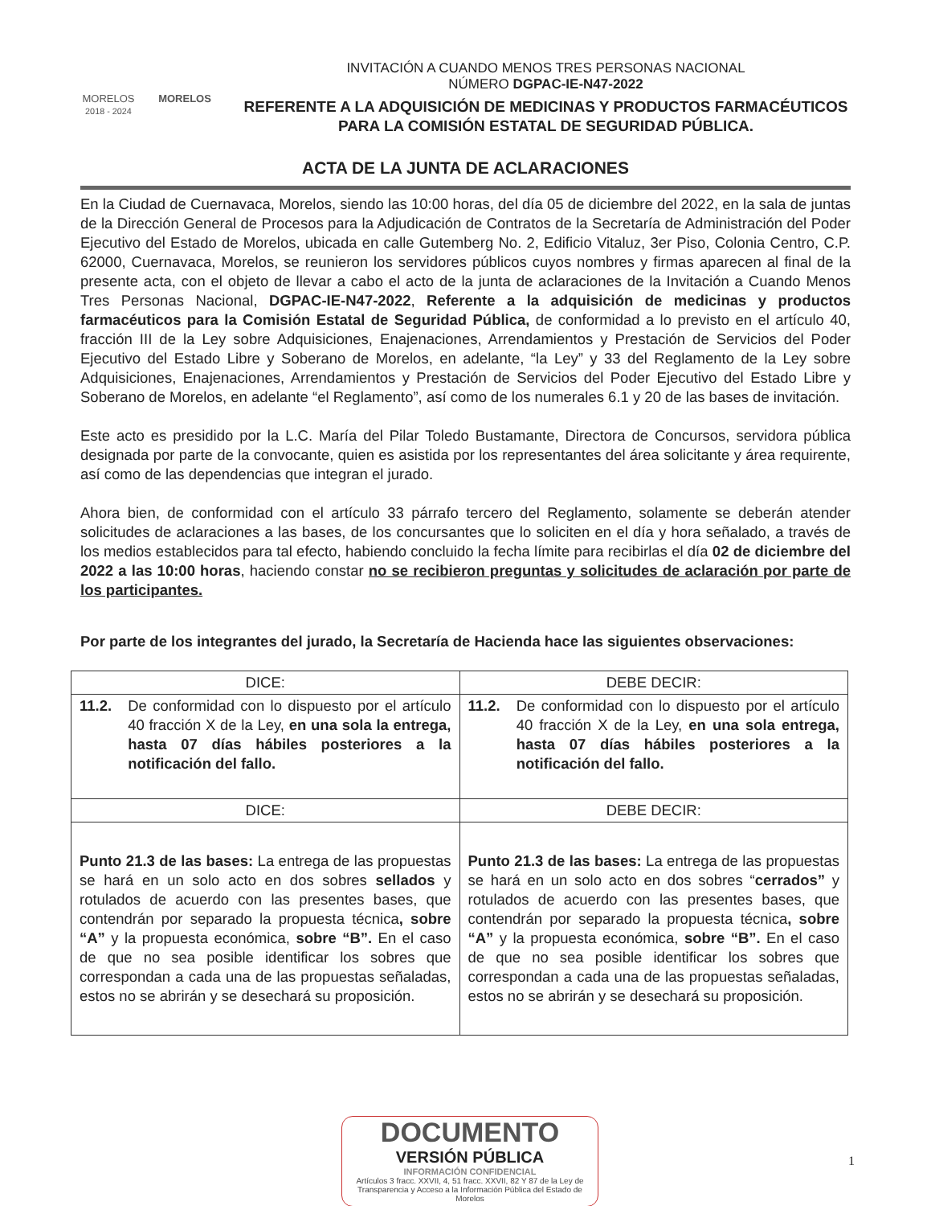MORELOS
2018 - 2024
MORELOS
INVITACIÓN A CUANDO MENOS TRES PERSONAS NACIONAL
NÚMERO DGPAC-IE-N47-2022
REFERENTE A LA ADQUISICIÓN DE MEDICINAS Y PRODUCTOS FARMACÉUTICOS PARA LA COMISIÓN ESTATAL DE SEGURIDAD PÚBLICA.
ACTA DE LA JUNTA DE ACLARACIONES
En la Ciudad de Cuernavaca, Morelos, siendo las 10:00 horas, del día 05 de diciembre del 2022, en la sala de juntas de la Dirección General de Procesos para la Adjudicación de Contratos de la Secretaría de Administración del Poder Ejecutivo del Estado de Morelos, ubicada en calle Gutemberg No. 2, Edificio Vitaluz, 3er Piso, Colonia Centro, C.P. 62000, Cuernavaca, Morelos, se reunieron los servidores públicos cuyos nombres y firmas aparecen al final de la presente acta, con el objeto de llevar a cabo el acto de la junta de aclaraciones de la Invitación a Cuando Menos Tres Personas Nacional, DGPAC-IE-N47-2022, Referente a la adquisición de medicinas y productos farmacéuticos para la Comisión Estatal de Seguridad Pública, de conformidad a lo previsto en el artículo 40, fracción III de la Ley sobre Adquisiciones, Enajenaciones, Arrendamientos y Prestación de Servicios del Poder Ejecutivo del Estado Libre y Soberano de Morelos, en adelante, “la Ley” y 33 del Reglamento de la Ley sobre Adquisiciones, Enajenaciones, Arrendamientos y Prestación de Servicios del Poder Ejecutivo del Estado Libre y Soberano de Morelos, en adelante “el Reglamento”, así como de los numerales 6.1 y 20 de las bases de invitación.
Este acto es presidido por la L.C. María del Pilar Toledo Bustamante, Directora de Concursos, servidora pública designada por parte de la convocante, quien es asistida por los representantes del área solicitante y área requirente, así como de las dependencias que integran el jurado.
Ahora bien, de conformidad con el artículo 33 párrafo tercero del Reglamento, solamente se deberán atender solicitudes de aclaraciones a las bases, de los concursantes que lo soliciten en el día y hora señalado, a través de los medios establecidos para tal efecto, habiendo concluido la fecha límite para recibirlas el día 02 de diciembre del 2022 a las 10:00 horas, haciendo constar no se recibieron preguntas y solicitudes de aclaración por parte de los participantes.
Por parte de los integrantes del jurado, la Secretaría de Hacienda hace las siguientes observaciones:
| DICE: | DEBE DECIR: |
| --- | --- |
| 11.2. De conformidad con lo dispuesto por el artículo 40 fracción X de la Ley, en una sola la entrega, hasta 07 días hábiles posteriores a la notificación del fallo. | 11.2. De conformidad con lo dispuesto por el artículo 40 fracción X de la Ley, en una sola entrega, hasta 07 días hábiles posteriores a la notificación del fallo. |
| DICE: | DEBE DECIR: |
| Punto 21.3 de las bases: La entrega de las propuestas se hará en un solo acto en dos sobres sellados y rotulados de acuerdo con las presentes bases, que contendrán por separado la propuesta técnica , sobre “A” y la propuesta económica, sobre “B”. En el caso de que no sea posible identificar los sobres que correspondan a cada una de las propuestas señaladas, estos no se abrirán y se desechará su proposición. | Punto 21.3 de las bases: La entrega de las propuestas se hará en un solo acto en dos sobres “ cerrados” y rotulados de acuerdo con las presentes bases, que contendrán por separado la propuesta técnica , sobre “A” y la propuesta económica, sobre “B”. En el caso de que no sea posible identificar los sobres que correspondan a cada una de las propuestas señaladas, estos no se abrirán y se desechará su proposición. |
1
DOCUMENTO
VERSIÓN PÚBLICA
INFORMACIÓN CONFIDENCIAL
Artículos 3 fracc. XXVII, 4, 51 fracc. XXVII, 82 Y 87 de la Ley de Transparencia y Acceso a la Información Pública del Estado de Morelos